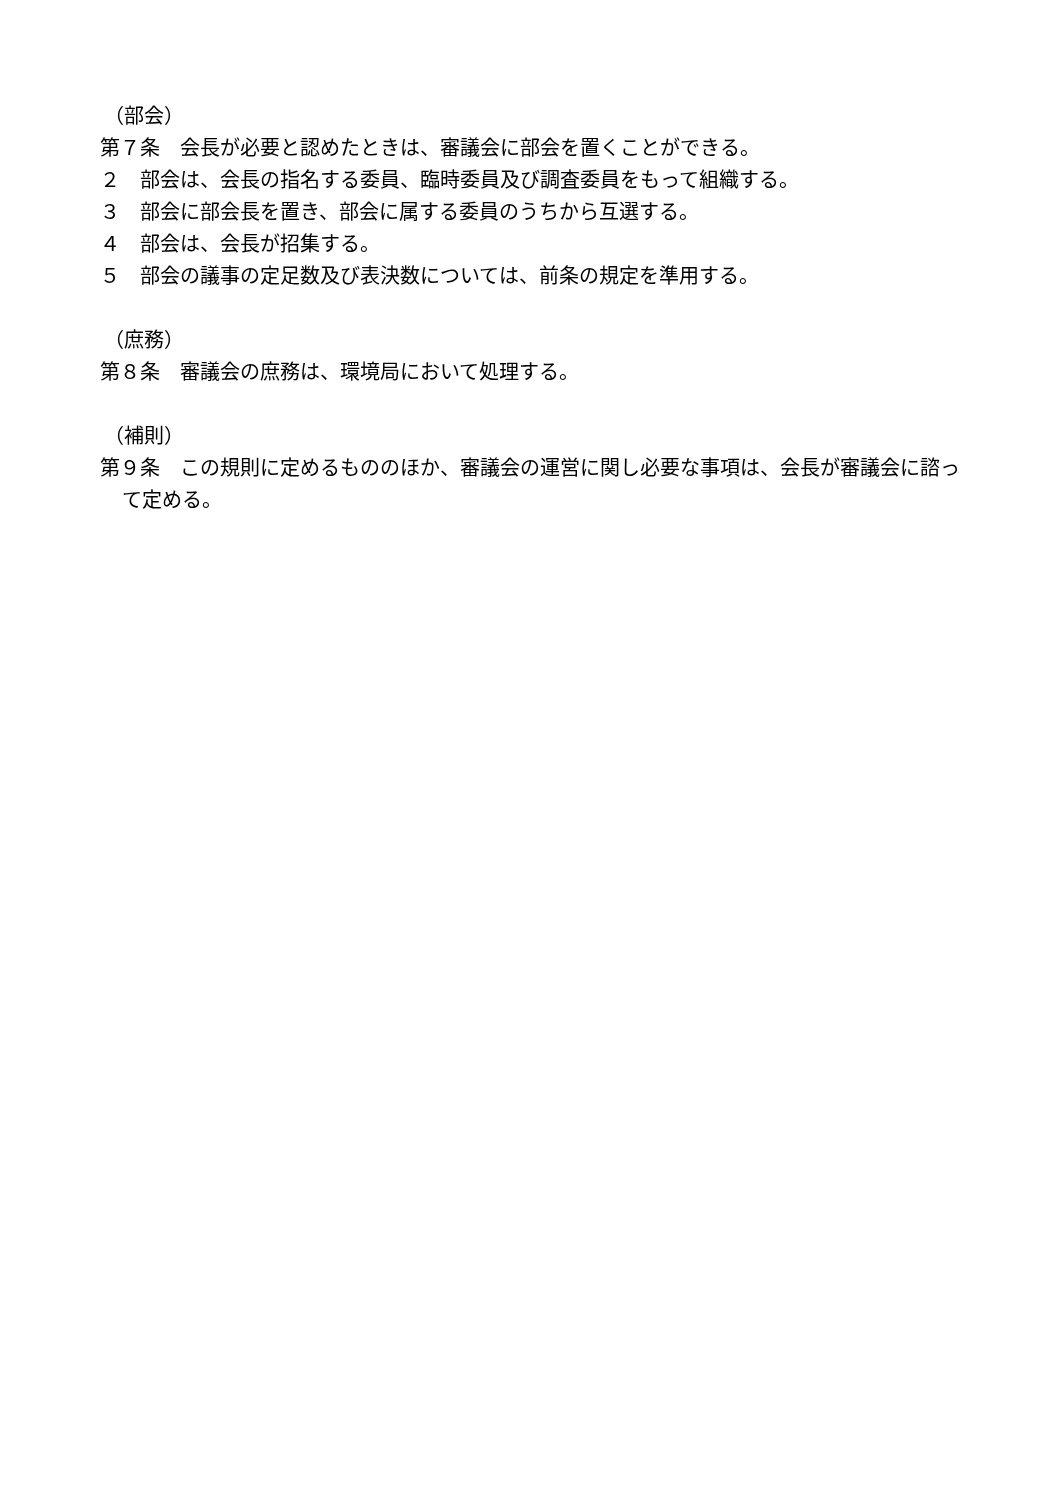（部会）
第７条　会長が必要と認めたときは、審議会に部会を置くことができる。
２　部会は、会長の指名する委員、臨時委員及び調査委員をもって組織する。
３　部会に部会長を置き、部会に属する委員のうちから互選する。
４　部会は、会長が招集する。
５　部会の議事の定足数及び表決数については、前条の規定を準用する。
（庶務）
第８条　審議会の庶務は、環境局において処理する。
（補則）
第９条　この規則に定めるもののほか、審議会の運営に関し必要な事項は、会長が審議会に諮って定める。